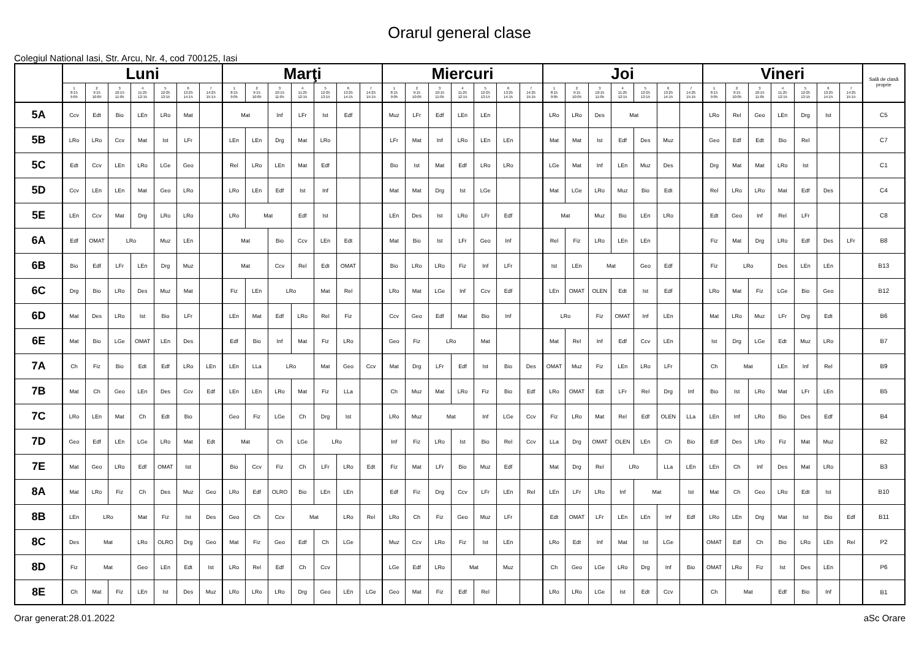Orarul general clase
Colegiul National Iasi, Str. Arcu, Nr. 4, cod 700125, Iasi
| | Luni | | | | | | | Marţi | | | | | | | Miercuri | | | | | | | Joi | | | | | | | Vineri | | | | | | | Sală de clasă proprie |
| --- | --- | --- | --- | --- | --- | --- | --- | --- | --- | --- | --- | --- | --- | --- | --- | --- | --- | --- | --- | --- | --- | --- | --- | --- | --- | --- | --- | --- | --- | --- | --- | --- | --- | --- | --- | --- |
| | 1 8:15 9:05 | 2 9:15 10:05 | 3 10:15 11:05 | 4 11:25 12:15 | 5 12:25 13:15 | 6 13:25 14:15 | 7 14:25 15:15 | 1 8:15 9:05 | 2 9:15 10:05 | 3 10:15 11:05 | 4 11:25 12:15 | 5 12:25 13:15 | 6 13:25 14:15 | 7 14:25 15:15 | 1 8:15 9:05 | 2 9:15 10:05 | 3 10:15 11:05 | 4 11:25 12:15 | 5 12:25 13:15 | 6 13:25 14:15 | 7 14:25 15:15 | 1 8:15 9:05 | 2 9:15 10:05 | 3 10:15 11:05 | 4 11:25 12:15 | 5 12:25 13:15 | 6 13:25 14:15 | 7 14:25 15:15 | 1 8:15 9:05 | 2 9:15 10:05 | 3 10:15 11:05 | 4 11:25 12:15 | 5 12:25 13:15 | 6 13:25 14:15 | 7 14:25 15:15 | |
| 5A | Ccv | Edt | Bio | LEn | LRo | Mat | | Mat | | Inf | LFr | Ist | Edf | | Muz | LFr | Edf | LEn | LEn | | | LRo | LRo | Des | Mat | | | | LRo | Rel | Geo | LEn | Drg | Ist | | C5 |
| 5B | LRo | LRo | Ccv | Mat | Ist | LFr | | LEn | LEn | Drg | Mat | LRo | | | LFr | Mat | Inf | LRo | LEn | LEn | | Mat | Mat | Ist | Edf | Des | Muz | | Geo | Edf | Edt | Bio | Rel | | | C7 |
| 5C | Edt | Ccv | LEn | LRo | LGe | Geo | | Rel | LRo | LEn | Mat | Edf | | | Bio | Ist | Mat | Edf | LRo | LRo | | LGe | Mat | Inf | LEn | Muz | Des | | Drg | Mat | Mat | LRo | Ist | | | C1 |
| 5D | Ccv | LEn | LEn | Mat | Geo | LRo | | LRo | LEn | Edf | Ist | Inf | | | Mat | Mat | Drg | Ist | LGe | | | Mat | LGe | LRo | Muz | Bio | Edt | | Rel | LRo | LRo | Mat | Edf | Des | | C4 |
| 5E | LEn | Ccv | Mat | Drg | LRo | LRo | | LRo | Mat | | Edf | Ist | | | LEn | Des | Ist | LRo | LFr | Edf | | Mat | | Muz | Bio | LEn | LRo | | Edt | Geo | Inf | Rel | LFr | | | C8 |
| 6A | Edf | OMAT | LRo | | Muz | LEn | | Mat | | Bio | Ccv | LEn | Edt | | Mat | Bio | Ist | LFr | Geo | Inf | | Rel | Fiz | LRo | LEn | LEn | | | Fiz | Mat | Drg | LRo | Edf | Des | LFr | B8 |
| 6B | Bio | Edf | LFr | LEn | Drg | Muz | | Mat | | Ccv | Rel | Edt | OMAT | | Bio | LRo | LRo | Fiz | Inf | LFr | | Ist | LEn | Mat | | Geo | Edf | | Fiz | LRo | | Des | LEn | LEn | | B13 |
| 6C | Drg | Bio | LRo | Des | Muz | Mat | | Fiz | LEn | LRo | | Mat | Rel | | LRo | Mat | LGe | Inf | Ccv | Edf | | LEn | OMAT | OLEN | Edt | Ist | Edf | | LRo | Mat | Fiz | LGe | Bio | Geo | | B12 |
| 6D | Mat | Des | LRo | Ist | Bio | LFr | | LEn | Mat | Edf | LRo | Rel | Fiz | | Ccv | Geo | Edf | Mat | Bio | Inf | | LRo | | Fiz | OMAT | Inf | LEn | | Mat | LRo | Muz | LFr | Drg | Edt | | B6 |
| 6E | Mat | Bio | LGe | OMAT | LEn | Des | | Edf | Bio | Inf | Mat | Fiz | LRo | | Geo | Fiz | LRo | | Mat | | | Mat | Rel | Inf | Edf | Ccv | LEn | | Ist | Drg | LGe | Edt | Muz | LRo | | B7 |
| 7A | Ch | Fiz | Bio | Edt | Edf | LRo | LEn | LEn | LLa | LRo | | Mat | Geo | Ccv | Mat | Drg | LFr | Edf | Ist | Bio | Des | OMAT | Muz | Fiz | LEn | LRo | LFr | | Ch | Mat | | LEn | Inf | Rel | | B9 |
| 7B | Mat | Ch | Geo | LEn | Des | Ccv | Edf | LEn | LEn | LRo | Mat | Fiz | LLa | | Ch | Muz | Mat | LRo | Fiz | Bio | Edf | LRo | OMAT | Edt | LFr | Rel | Drg | Inf | Bio | Ist | LRo | Mat | LFr | LEn | | B5 |
| 7C | LRo | LEn | Mat | Ch | Edt | Bio | | Geo | Fiz | LGe | Ch | Drg | Ist | | LRo | Muz | Mat | | Inf | LGe | Ccv | Fiz | LRo | Mat | Rel | Edf | OLEN | LLa | LEn | Inf | LRo | Bio | Des | Edf | | B4 |
| 7D | Geo | Edf | LEn | LGe | LRo | Mat | Edt | Mat | | Ch | LGe | LRo | | | Inf | Fiz | LRo | Ist | Bio | Rel | Ccv | LLa | Drg | OMAT | OLEN | LEn | Ch | Bio | Edf | Des | LRo | Fiz | Mat | Muz | | B2 |
| 7E | Mat | Geo | LRo | Edf | OMAT | Ist | | Bio | Ccv | Fiz | Ch | LFr | LRo | Edt | Fiz | Mat | LFr | Bio | Muz | Edf | | Mat | Drg | Rel | LRo | | LLa | LEn | LEn | Ch | Inf | Des | Mat | LRo | | B3 |
| 8A | Mat | LRo | Fiz | Ch | Des | Muz | Geo | LRo | Edf | OLRO | Bio | LEn | LEn | | Edf | Fiz | Drg | Ccv | LFr | LEn | Rel | LEn | LFr | LRo | Inf | Mat | | Ist | Mat | Ch | Geo | LRo | Edt | Ist | | B10 |
| 8B | LEn | LRo | | Mat | Fiz | Ist | Des | Geo | Ch | Ccv | Mat | | LRo | Rel | LRo | Ch | Fiz | Geo | Muz | LFr | | Edt | OMAT | LFr | LEn | LEn | Inf | Edf | LRo | LEn | Drg | Mat | Ist | Bio | Edf | B11 |
| 8C | Des | Mat | | LRo | OLRO | Drg | Geo | Mat | Fiz | Geo | Edf | Ch | LGe | | Muz | Ccv | LRo | Fiz | Ist | LEn | | LRo | Edt | Inf | Mat | Ist | LGe | | OMAT | Edf | Ch | Bio | LRo | LEn | Rel | P2 |
| 8D | Fiz | Mat | | Geo | LEn | Edt | Ist | LRo | Rel | Edf | Ch | Ccv | | | LGe | Edf | LRo | Mat | | Muz | | Ch | Geo | LGe | LRo | Drg | Inf | Bio | OMAT | LRo | Fiz | Ist | Des | LEn | | P6 |
| 8E | Ch | Mat | Fiz | LEn | Ist | Des | Muz | LRo | LRo | LRo | Drg | Geo | LEn | LGe | Geo | Mat | Fiz | Edf | Rel | | | LRo | LRo | LGe | Ist | Edt | Ccv | | Ch | Mat | | Edf | Bio | Inf | | B1 |
Orar generat:28.01.2022 aSc Orare